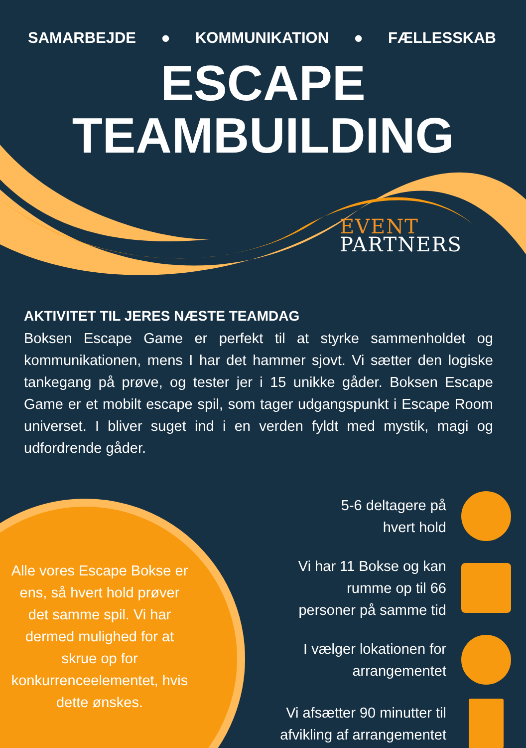SAMARBEJDE ● KOMMUNIKATION ● FÆLLESSKAB
ESCAPE
TEAMBUILDING
EVENT
PARTNERS
AKTIVITET TIL JERES NÆSTE TEAMDAG
Boksen Escape Game er perfekt til at styrke sammenholdet og kommunikationen, mens I har det hammer sjovt. Vi sætter den logiske tankegang på prøve, og tester jer i 15 unikke gåder. Boksen Escape Game er et mobilt escape spil, som tager udgangspunkt i Escape Room universet. I bliver suget ind i en verden fyldt med mystik, magi og udfordrende gåder.
Alle vores Escape Bokse er ens, så hvert hold prøver det samme spil. Vi har dermed mulighed for at skrue op for konkurrenceelementet, hvis dette ønskes.
5-6 deltagere på
hvert hold
Vi har 11 Bokse og kan
rumme op til 66
personer på samme tid
I vælger lokationen for
arrangementet
Vi afsætter 90 minutter til
afvikling af arrangementet